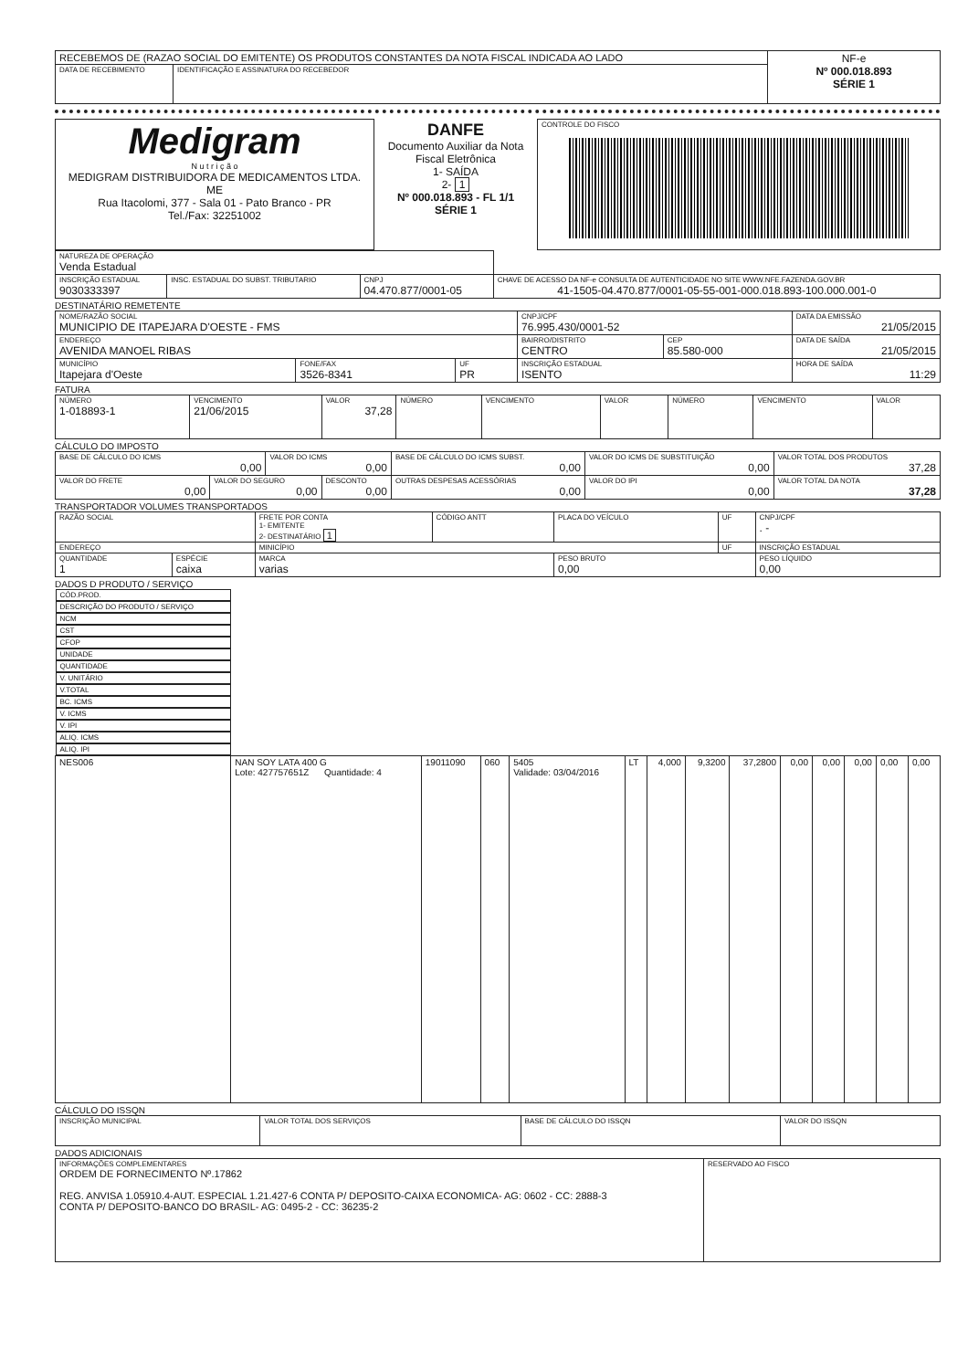| RECEBEMOS DE (RAZAO SOCIAL DO EMITENTE) OS PRODUTOS CONSTANTES DA NOTA FISCAL INDICADA AO LADO | | NF-e Nº 000.018.893 SÉRIE 1 |
| DATA DE RECEBIMENTO | IDENTIFICAÇÃO E ASSINATURA DO RECEBEDOR | |
| Medigram N u t r i ç ã o MEDIGRAM DISTRIBUIDORA DE MEDICAMENTOS LTDA. ME Rua Itacolomi, 377 - Sala 01 - Pato Branco - PR Tel./Fax: 32251002 | DANFE Documento Auxiliar da Nota Fiscal Eletrônica 1- SAÍDA 2- 1 Nº 000.018.893 - FL 1/1 SÉRIE 1 | CONTROLE DO FISCO |
| NATUREZA DE OPERAÇÃO Venda Estadual | | | |
| INSCRIÇÃO ESTADUAL 9030333397 | INSC. ESTADUAL DO SUBST. TRIBUTARIO | CNPJ 04.470.877/0001-05 | CHAVE DE ACESSO DA NF-e CONSULTA DE AUTENTICIDADE NO SITE WWW.NFE.FAZENDA.GOV.BR 41-1505-04.470.877/0001-05-55-001-000.018.893-100.000.001-0 |
DESTINATÁRIO REMETENTE
| NOME/RAZÃO SOCIAL MUNICIPIO DE ITAPEJARA D'OESTE - FMS | | | | CNPJ/CPF 76.995.430/0001-52 | | DATA DA EMISSÃO 21/05/2015 |
| ENDEREÇO AVENIDA MANOEL RIBAS | | | | BAIRRO/DISTRITO CENTRO | CEP 85.580-000 | DATA DE SAÍDA 21/05/2015 |
| MUNICÍPIO Itapejara d'Oeste | FONE/FAX 3526-8341 | UF PR | INSCRIÇÃO ESTADUAL ISENTO | | | HORA DE SAÍDA 11:29 |
FATURA
| NÚMERO 1-018893-1 | VENCIMENTO 21/06/2015 | VALOR 37,28 | NÚMERO | VENCIMENTO | VALOR | NÚMERO | VENCIMENTO | VALOR |
CÁLCULO DO IMPOSTO
| BASE DE CÁLCULO DO ICMS 0,00 | | VALOR DO ICMS 0,00 | | BASE DE CÁLCULO DO ICMS SUBST. 0,00 | VALOR DO ICMS DE SUBSTITUIÇÃO 0,00 | VALOR TOTAL DOS PRODUTOS 37,28 |
| VALOR DO FRETE 0,00 | VALOR DO SEGURO 0,00 | | DESCONTO 0,00 | OUTRAS DESPESAS ACESSÓRIAS 0,00 | VALOR DO IPI 0,00 | VALOR TOTAL DA NOTA 37,28 |
TRANSPORTADOR VOLUMES TRANSPORTADOS
| RAZÃO SOCIAL | | | FRETE POR CONTA 1- EMITENTE 2- DESTINATÁRIO 1 | CÓDIGO ANTT | PLACA DO VEÍCULO | UF | CNPJ/CPF . - |
| ENDEREÇO | | | MINICÍPIO | | | UF | INSCRIÇÃO ESTADUAL |
| QUANTIDADE 1 | ESPÉCIE caixa | MARCA varias | | | PESO BRUTO 0,00 | | PESO LÍQUIDO 0,00 |
DADOS D PRODUTO / SERVIÇO
| CÓD.PROD. | DESCRIÇÃO DO PRODUTO / SERVIÇO | NCM | CST | CFOP | UNIDADE | QUANTIDADE | V. UNITÁRIO | V.TOTAL | BC. ICMS | V. ICMS | V. IPI | ALIQ. ICMS | ALIQ. IPI |
| --- | --- | --- | --- | --- | --- | --- | --- | --- | --- | --- | --- | --- | --- |
| NES006 | NAN SOY LATA 400 G Lote: 427757651Z Quantidade: 4 | 19011090 | 060 | 5405 Validade: 03/04/2016 | LT | 4,000 | 9,3200 | 37,2800 | 0,00 | 0,00 | 0,00 | 0,00 | 0,00 |
CÁLCULO DO ISSQN
| INSCRIÇÃO MUNICIPAL | VALOR TOTAL DOS SERVIÇOS | BASE DE CÁLCULO DO ISSQN | VALOR DO ISSQN |
DADOS ADICIONAIS
| INFORMAÇÕES COMPLEMENTARES ORDEM DE FORNECIMENTO Nº.17862 REG. ANVISA 1.05910.4-AUT. ESPECIAL 1.21.427-6 CONTA P/ DEPOSITO-CAIXA ECONOMICA- AG: 0602 - CC: 2888-3 CONTA P/ DEPOSITO-BANCO DO BRASIL- AG: 0495-2 - CC: 36235-2 | RESERVADO AO FISCO |